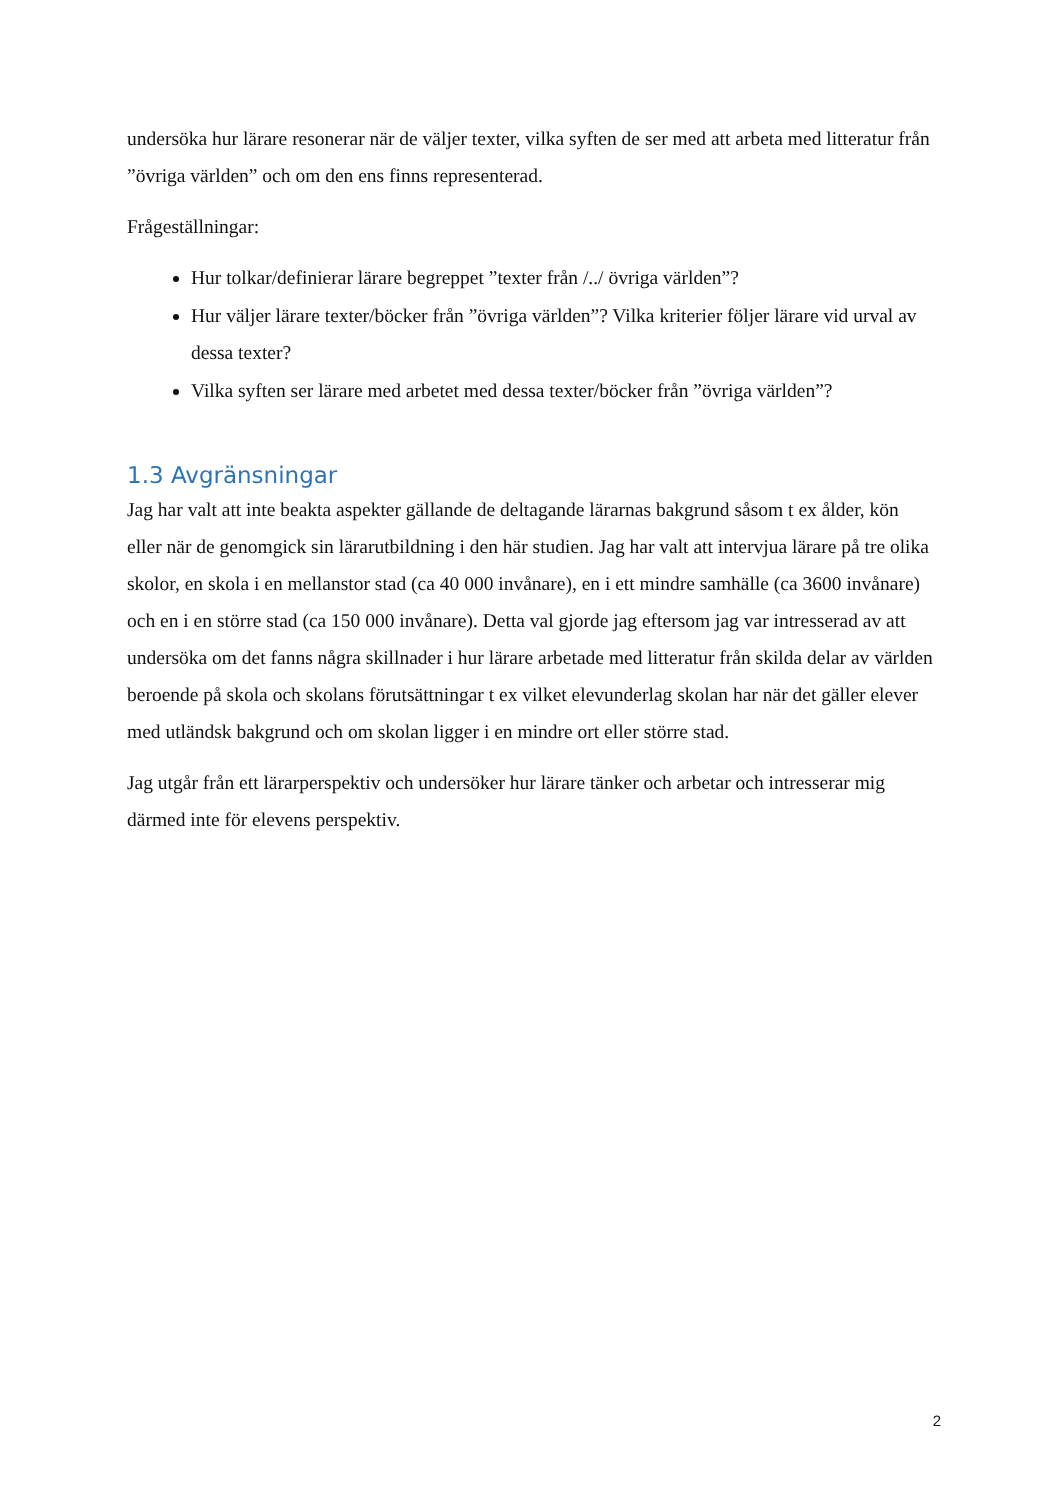undersöka hur lärare resonerar när de väljer texter, vilka syften de ser med att arbeta med litteratur från ”övriga världen” och om den ens finns representerad.
Frågeställningar:
Hur tolkar/definierar lärare begreppet ”texter från /../ övriga världen”?
Hur väljer lärare texter/böcker från ”övriga världen”? Vilka kriterier följer lärare vid urval av dessa texter?
Vilka syften ser lärare med arbetet med dessa texter/böcker från ”övriga världen”?
1.3 Avgränsningar
Jag har valt att inte beakta aspekter gällande de deltagande lärarnas bakgrund såsom t ex ålder, kön eller när de genomgick sin lärarutbildning i den här studien. Jag har valt att intervjua lärare på tre olika skolor, en skola i en mellanstor stad (ca 40 000 invånare), en i ett mindre samhälle (ca 3600 invånare) och en i en större stad (ca 150 000 invånare). Detta val gjorde jag eftersom jag var intresserad av att undersöka om det fanns några skillnader i hur lärare arbetade med litteratur från skilda delar av världen beroende på skola och skolans förutsättningar t ex vilket elevunderlag skolan har när det gäller elever med utländsk bakgrund och om skolan ligger i en mindre ort eller större stad.
Jag utgår från ett lärarperspektiv och undersöker hur lärare tänker och arbetar och intresserar mig därmed inte för elevens perspektiv.
2